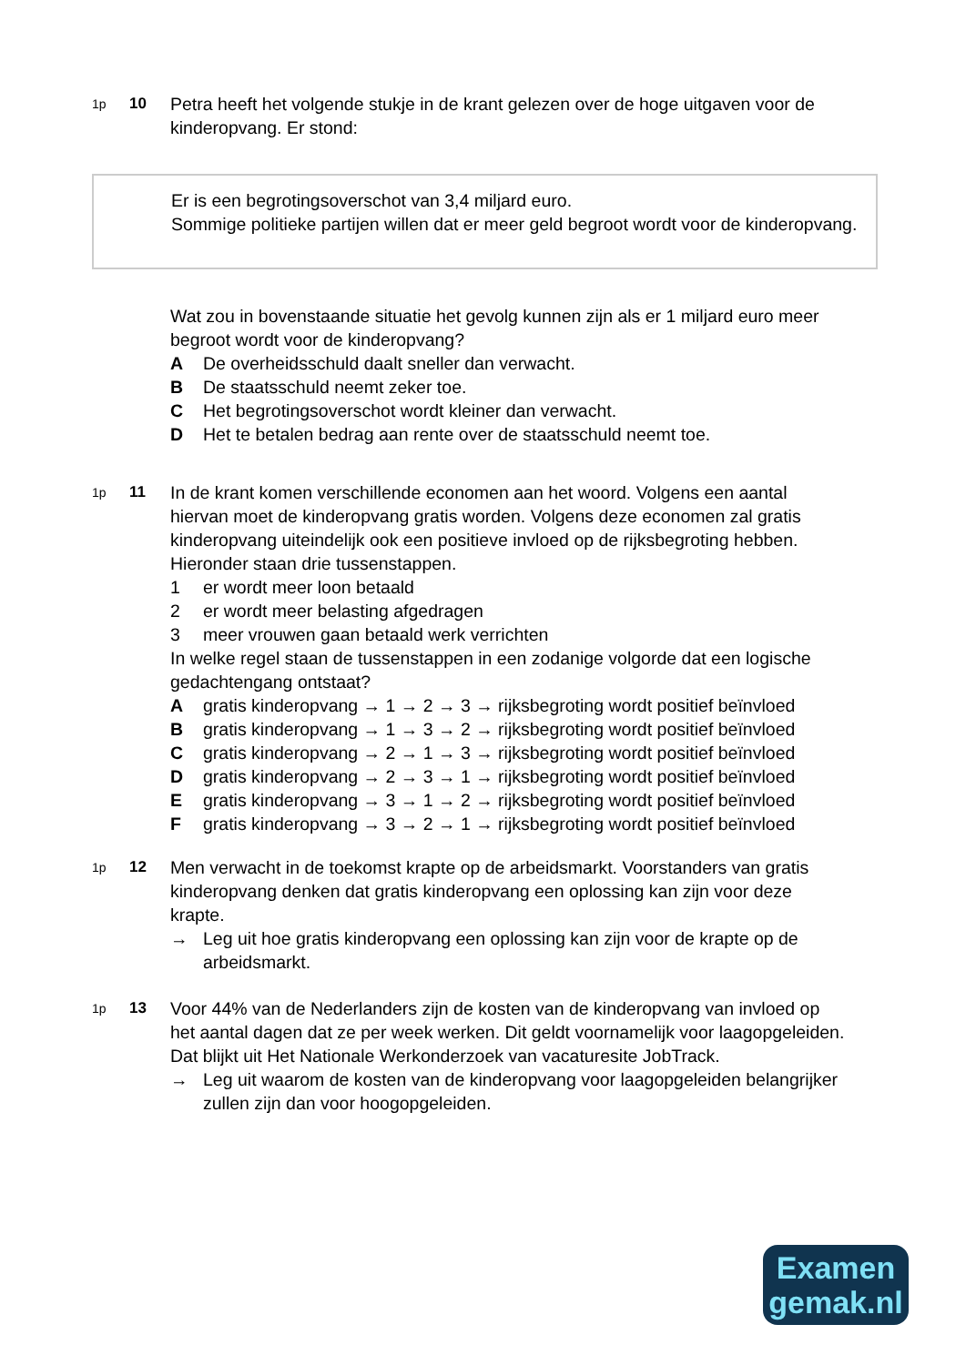1p
10 Petra heeft het volgende stukje in de krant gelezen over de hoge uitgaven voor de kinderopvang. Er stond:
Er is een begrotingsoverschot van 3,4 miljard euro.
Sommige politieke partijen willen dat er meer geld begroot wordt voor de kinderopvang.
Wat zou in bovenstaande situatie het gevolg kunnen zijn als er 1 miljard euro meer begroot wordt voor de kinderopvang?
A De overheidsschuld daalt sneller dan verwacht.
B De staatsschuld neemt zeker toe.
C Het begrotingsoverschot wordt kleiner dan verwacht.
D Het te betalen bedrag aan rente over de staatsschuld neemt toe.
1p
11 In de krant komen verschillende economen aan het woord. Volgens een aantal hiervan moet de kinderopvang gratis worden. Volgens deze economen zal gratis kinderopvang uiteindelijk ook een positieve invloed op de rijksbegroting hebben. Hieronder staan drie tussenstappen.
1 er wordt meer loon betaald
2 er wordt meer belasting afgedragen
3 meer vrouwen gaan betaald werk verrichten
In welke regel staan de tussenstappen in een zodanige volgorde dat een logische gedachtengang ontstaat?
Agratis kinderopvang → 1 → 2 → 3 → rijksbegroting wordt positief beïnvloed
Bgratis kinderopvang → 1 → 3 → 2 → rijksbegroting wordt positief beïnvloed
Cgratis kinderopvang → 2 → 1 → 3 → rijksbegroting wordt positief beïnvloed
Dgratis kinderopvang → 2 → 3 → 1 → rijksbegroting wordt positief beïnvloed
Egratis kinderopvang → 3 → 1 → 2 → rijksbegroting wordt positief beïnvloed
Fgratis kinderopvang → 3 → 2 → 1 → rijksbegroting wordt positief beïnvloed
1p
12 Men verwacht in de toekomst krapte op de arbeidsmarkt. Voorstanders van gratis kinderopvang denken dat gratis kinderopvang een oplossing kan zijn voor deze krapte.
→ Leg uit hoe gratis kinderopvang een oplossing kan zijn voor de krapte op de arbeidsmarkt.
1p
13 Voor 44% van de Nederlanders zijn de kosten van de kinderopvang van invloed op het aantal dagen dat ze per week werken. Dit geldt voornamelijk voor laagopgeleiden. Dat blijkt uit Het Nationale Werkonderzoek van vacaturesite JobTrack.
→ Leg uit waarom de kosten van de kinderopvang voor laagopgeleiden belangrijker zullen zijn dan voor hoogopgeleiden.
Examen
gemak.nl